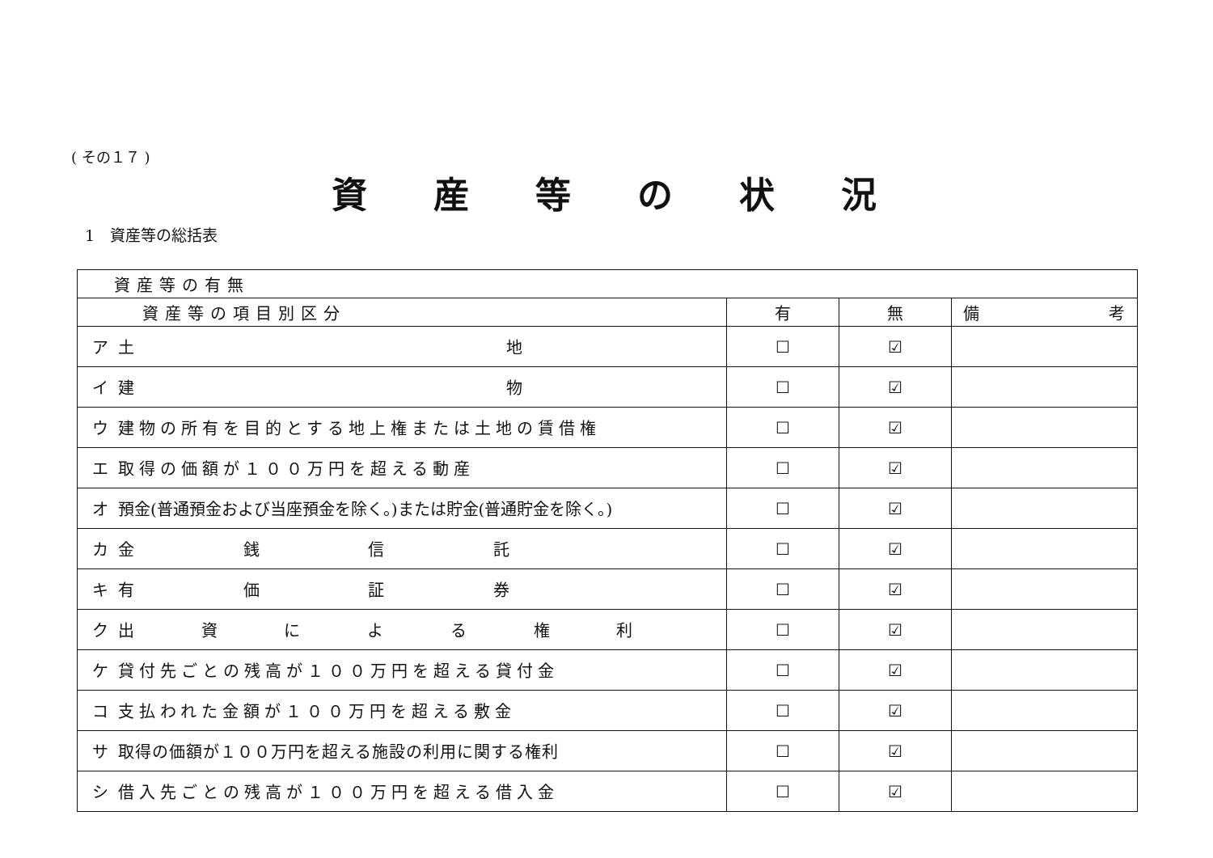( その１７ )
資産等の状況
1　資産等の総括表
| 資産等の有無 | | | | |
| --- | --- | --- | --- | --- |
| 資産等の項目別区分 | | 有 | 無 | 備 考 |
| ア | 土 地 | ☐ | ☑ | |
| イ | 建 物 | ☐ | ☑ | |
| ウ | 建物の所有を目的とする地上権または土地の賃借権 | ☐ | ☑ | |
| エ | 取得の価額が１００万円を超える動産 | ☐ | ☑ | |
| オ | 預金(普通預金および当座預金を除く。)または貯金(普通貯金を除く。) | ☐ | ☑ | |
| カ | 金 銭 信 託 | ☐ | ☑ | |
| キ | 有 価 証 券 | ☐ | ☑ | |
| ク | 出 資 に よ る 権 利 | ☐ | ☑ | |
| ケ | 貸付先ごとの残高が１００万円を超える貸付金 | ☐ | ☑ | |
| コ | 支払われた金額が１００万円を超える敷金 | ☐ | ☑ | |
| サ | 取得の価額が１００万円を超える施設の利用に関する権利 | ☐ | ☑ | |
| シ | 借入先ごとの残高が１００万円を超える借入金 | ☐ | ☑ | |